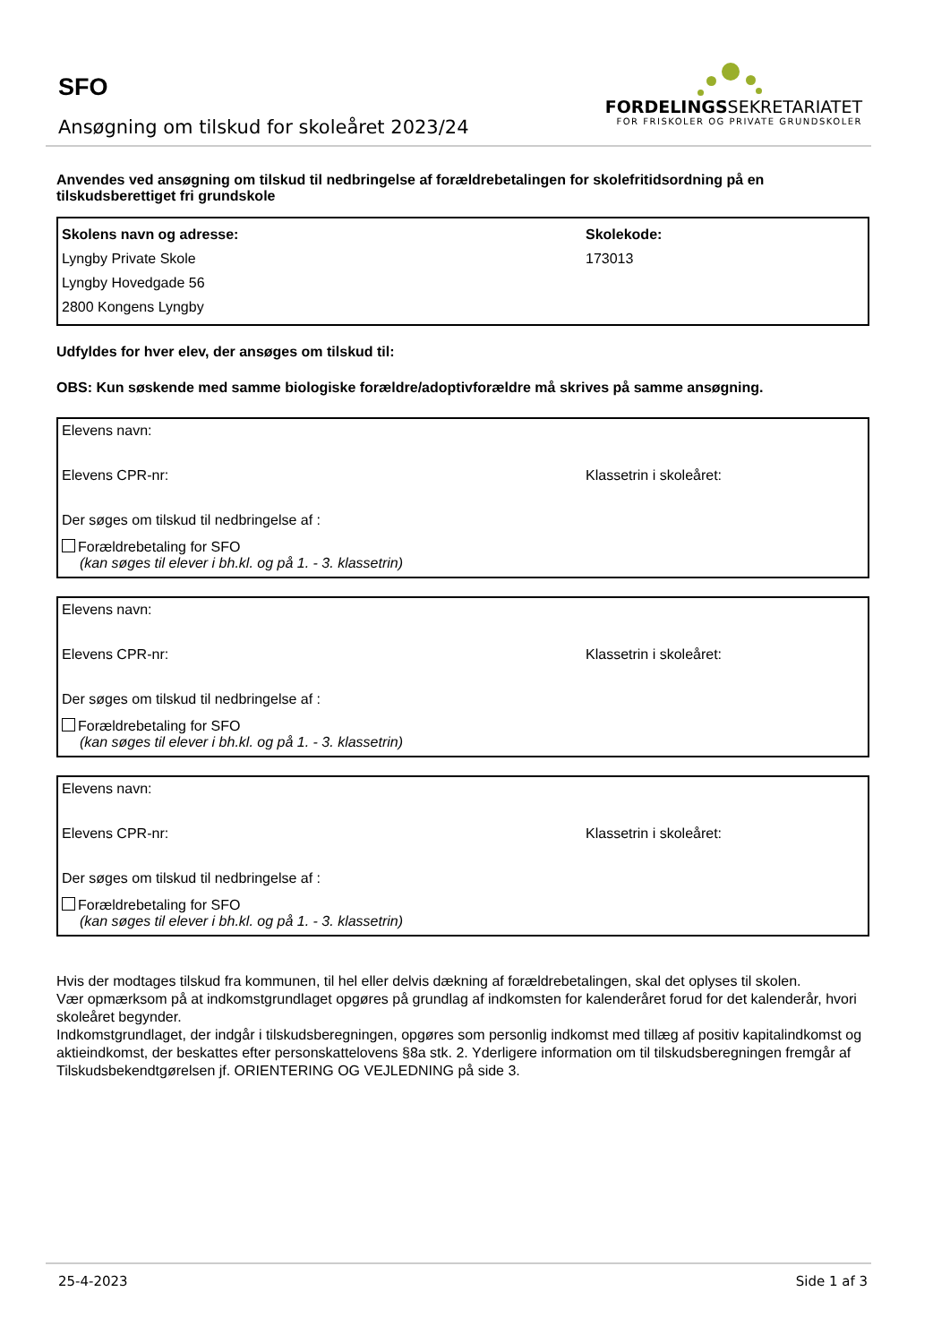SFO
Ansøgning om tilskud for skoleåret 2023/24
FORDELINGSSEKRETARIATET
FOR FRISKOLER OG PRIVATE GRUNDSKOLER
Anvendes ved ansøgning om tilskud til nedbringelse af forældrebetalingen for skolefritidsordning på en tilskudsberettiget fri grundskole
Skolens navn og adresse:
Lyngby Private Skole
Lyngby Hovedgade 56
2800 Kongens Lyngby
Skolekode:
173013
Udfyldes for hver elev, der ansøges om tilskud til:
OBS: Kun søskende med samme biologiske forældre/adoptivforældre må skrives på samme ansøgning.
Elevens navn:
Elevens CPR-nr: Klassetrin i skoleåret:
Der søges om tilskud til nedbringelse af :
Forældrebetaling for SFO
(kan søges til elever i bh.kl. og på 1. - 3. klassetrin)
Elevens navn:
Elevens CPR-nr: Klassetrin i skoleåret:
Der søges om tilskud til nedbringelse af :
Forældrebetaling for SFO
(kan søges til elever i bh.kl. og på 1. - 3. klassetrin)
Elevens navn:
Elevens CPR-nr: Klassetrin i skoleåret:
Der søges om tilskud til nedbringelse af :
Forældrebetaling for SFO
(kan søges til elever i bh.kl. og på 1. - 3. klassetrin)
Hvis der modtages tilskud fra kommunen, til hel eller delvis dækning af forældrebetalingen, skal det oplyses til skolen.
Vær opmærksom på at indkomstgrundlaget opgøres på grundlag af indkomsten for kalenderåret forud for det kalenderår, hvori skoleåret begynder.
Indkomstgrundlaget, der indgår i tilskudsberegningen, opgøres som personlig indkomst med tillæg af positiv kapitalindkomst og aktieindkomst, der beskattes efter personskattelovens §8a stk. 2. Yderligere information om til tilskudsberegningen fremgår af Tilskudsbekendtgørelsen jf. ORIENTERING OG VEJLEDNING på side 3.
25-4-2023 Side 1 af 3